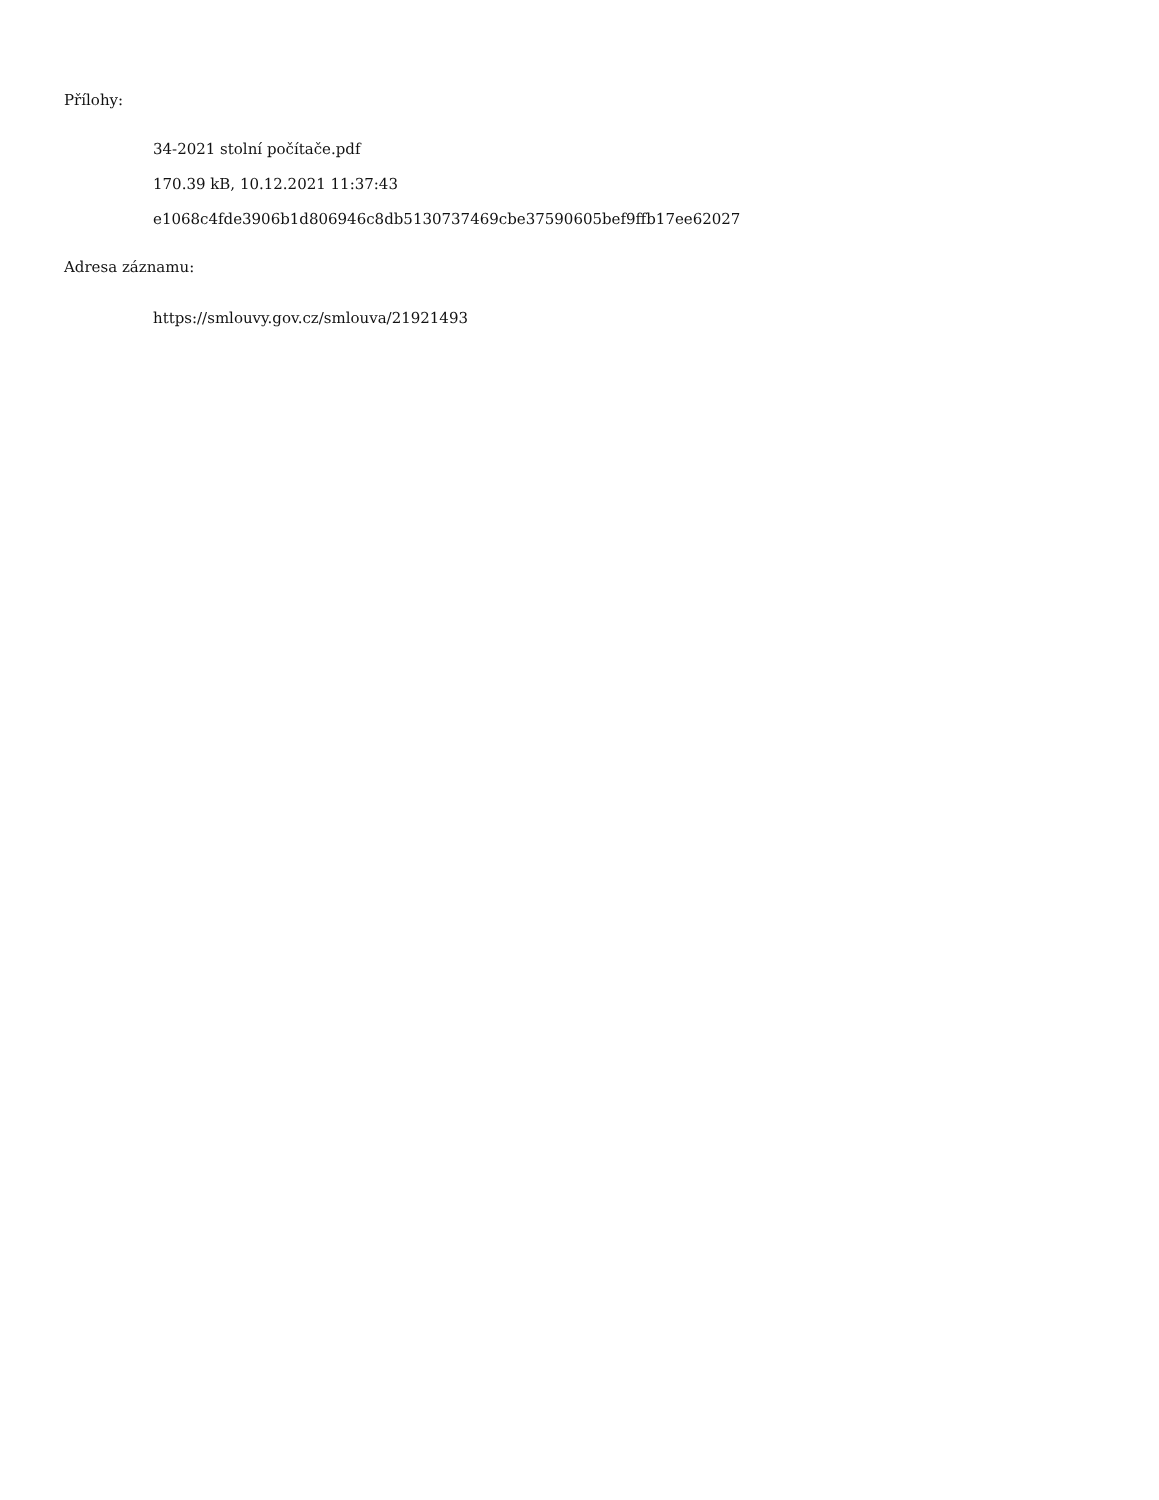Přílohy:
34-2021 stolní počítače.pdf
170.39 kB, 10.12.2021 11:37:43
e1068c4fde3906b1d806946c8db5130737469cbe37590605bef9ffb17ee62027
Adresa záznamu:
https://smlouvy.gov.cz/smlouva/21921493